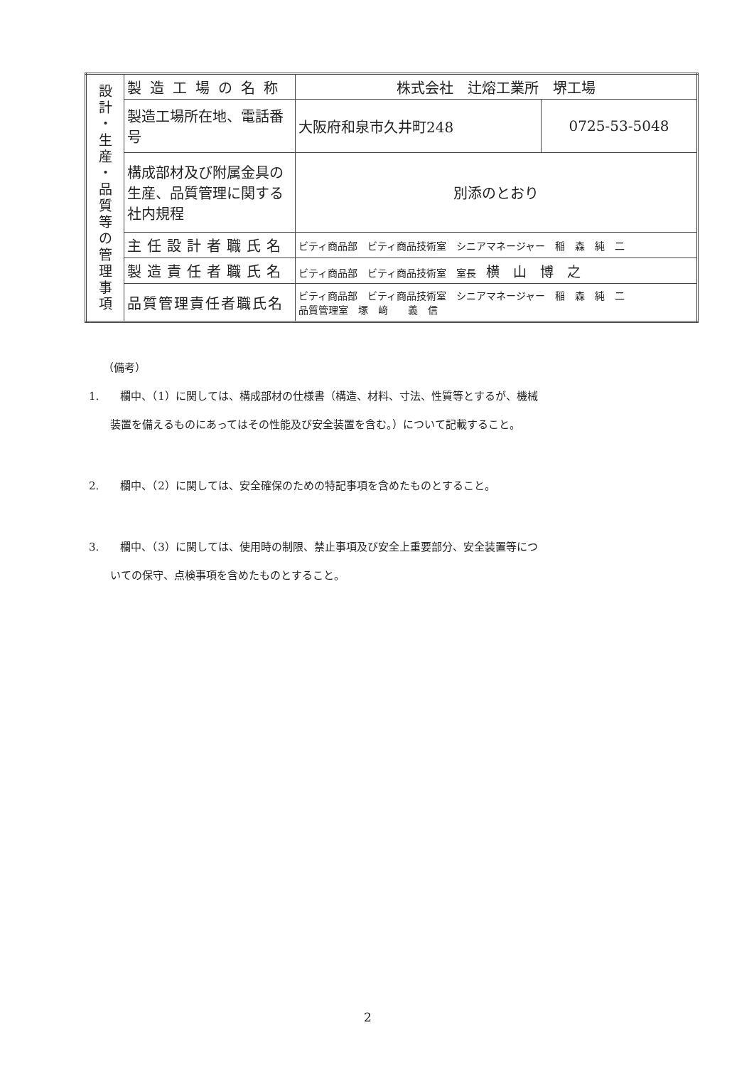| 設 計 ・ 生 産 ・ 品 質 等 の 管 理 事 項 | 製造工場の名称 | 株式会社 辻熔工業所 堺工場 | |
| | 製造工場所在地、電話番号 | 大阪府和泉市久井町248 | 0725-53-5048 |
| | 構成部材及び附属金具の生産、品質管理に関する社内規程 | 別添のとおり | |
| | 主任設計者職氏名 | ビティ商品部 ビティ商品技術室 シニアマネージャー 稲 森 純 二 | |
| | 製造責任者職氏名 | ビティ商品部 ビティ商品技術室 室長 横 山 博 之 | |
| | 品質管理責任者職氏名 | ビティ商品部 ビティ商品技術室 シニアマネージャー 稲 森 純 二 品質管理室 塚 﨑 義 信 | |
（備考）
1.　　欄中、（1）に関しては、構成部材の仕様書（構造、材料、寸法、性質等とするが、機械
　　装置を備えるものにあってはその性能及び安全装置を含む。）について記載すること。
2.　　欄中、（2）に関しては、安全確保のための特記事項を含めたものとすること。
3.　　欄中、（3）に関しては、使用時の制限、禁止事項及び安全上重要部分、安全装置等につ
　　いての保守、点検事項を含めたものとすること。
2